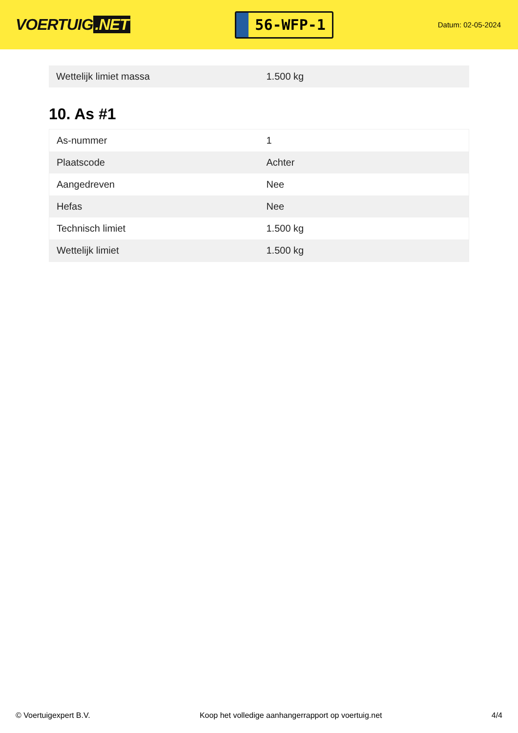VOERTUIG.NET
56-WFP-1
Datum: 02-05-2024
| Wettelijk limiet massa | 1.500 kg |
10. As #1
| As-nummer | 1 |
| Plaatscode | Achter |
| Aangedreven | Nee |
| Hefas | Nee |
| Technisch limiet | 1.500 kg |
| Wettelijk limiet | 1.500 kg |
© Voertuigexpert B.V. Koop het volledige aanhangerrapport op voertuig.net 4/4